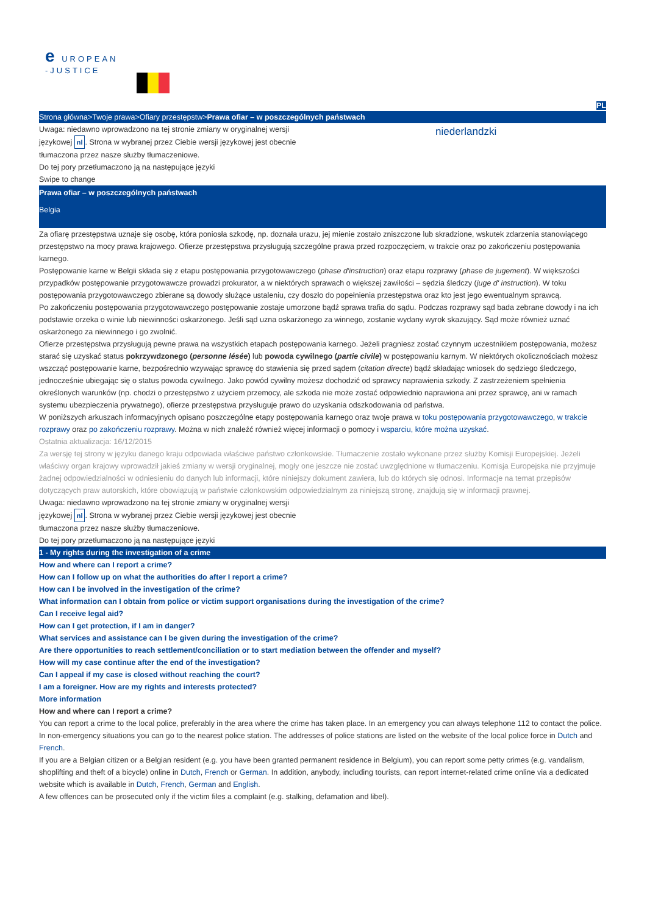e UROPEAN
-JUSTICE
PL
Strona główna>Twoje prawa>Ofiary przestępstw>Prawa ofiar – w poszczególnych państwach
Uwaga: niedawno wprowadzono na tej stronie zmiany w oryginalnej wersji
językowej nl. Strona w wybranej przez Ciebie wersji językowej jest obecnie
tłumaczona przez nasze służby tłumaczeniowe.
Do tej pory przetłumaczono ją na następujące języki
Swipe to change
niederlandzki
Prawa ofiar – w poszczególnych państwach
Belgia
Za ofiarę przestępstwa uznaje się osobę, która poniosła szkodę, np. doznała urazu, jej mienie zostało zniszczone lub skradzione, wskutek zdarzenia stanowiącego przestępstwo na mocy prawa krajowego. Ofierze przestępstwa przysługują szczególne prawa przed rozpoczęciem, w trakcie oraz po zakończeniu postępowania karnego.
Postępowanie karne w Belgii składa się z etapu postępowania przygotowawczego (phase d'instruction) oraz etapu rozprawy (phase de jugement). W większości przypadków postępowanie przygotowawcze prowadzi prokurator, a w niektórych sprawach o większej zawiłości – sędzia śledczy (juge d' instruction). W toku postępowania przygotowawczego zbierane są dowody służące ustaleniu, czy doszło do popełnienia przestępstwa oraz kto jest jego ewentualnym sprawcą.
Po zakończeniu postępowania przygotowawczego postępowanie zostaje umorzone bądź sprawa trafia do sądu. Podczas rozprawy sąd bada zebrane dowody i na ich podstawie orzeka o winie lub niewinności oskarżonego. Jeśli sąd uzna oskarżonego za winnego, zostanie wydany wyrok skazujący. Sąd może również uznać oskarżonego za niewinnego i go zwolnić.
Ofierze przestępstwa przysługują pewne prawa na wszystkich etapach postępowania karnego. Jeżeli pragniesz zostać czynnym uczestnikiem postępowania, możesz starać się uzyskać status pokrzywdzonego (personne lésée) lub powoda cywilnego (partie civile) w postępowaniu karnym. W niektórych okolicznościach możesz wszcząć postępowanie karne, bezpośrednio wzywając sprawcę do stawienia się przed sądem (citation directe) bądź składając wniosek do sędziego śledczego, jednocześnie ubiegając się o status powoda cywilnego. Jako powód cywilny możesz dochodzić od sprawcy naprawienia szkody. Z zastrzeżeniem spełnienia określonych warunków (np. chodzi o przestępstwo z użyciem przemocy, ale szkoda nie może zostać odpowiednio naprawiona ani przez sprawcę, ani w ramach systemu ubezpieczenia prywatnego), ofierze przestępstwa przysługuje prawo do uzyskania odszkodowania od państwa.
W poniższych arkuszach informacyjnych opisano poszczególne etapy postępowania karnego oraz twoje prawa w toku postępowania przygotowawczego, w trakcie rozprawy oraz po zakończeniu rozprawy. Można w nich znaleźć również więcej informacji o pomocy i wsparciu, które można uzyskać.
Ostatnia aktualizacja: 16/12/2015
Za wersję tej strony w języku danego kraju odpowiada właściwe państwo członkowskie. Tłumaczenie zostało wykonane przez służby Komisji Europejskiej. Jeżeli właściwy organ krajowy wprowadził jakieś zmiany w wersji oryginalnej, mogły one jeszcze nie zostać uwzględnione w tłumaczeniu. Komisja Europejska nie przyjmuje żadnej odpowiedzialności w odniesieniu do danych lub informacji, które niniejszy dokument zawiera, lub do których się odnosi. Informacje na temat przepisów dotyczących praw autorskich, które obowiązują w państwie członkowskim odpowiedzialnym za niniejszą stronę, znajdują się w informacji prawnej.
Uwaga: niedawno wprowadzono na tej stronie zmiany w oryginalnej wersji
językowej nl. Strona w wybranej przez Ciebie wersji językowej jest obecnie
tłumaczona przez nasze służby tłumaczeniowe.
Do tej pory przetłumaczono ją na następujące języki
1 - My rights during the investigation of a crime
How and where can I report a crime?
How can I follow up on what the authorities do after I report a crime?
How can I be involved in the investigation of the crime?
What information can I obtain from police or victim support organisations during the investigation of the crime?
Can I receive legal aid?
How can I get protection, if I am in danger?
What services and assistance can I be given during the investigation of the crime?
Are there opportunities to reach settlement/conciliation or to start mediation between the offender and myself?
How will my case continue after the end of the investigation?
Can I appeal if my case is closed without reaching the court?
I am a foreigner. How are my rights and interests protected?
More information
How and where can I report a crime?
You can report a crime to the local police, preferably in the area where the crime has taken place. In an emergency you can always telephone 112 to contact the police. In non-emergency situations you can go to the nearest police station. The addresses of police stations are listed on the website of the local police force in Dutch and French.
If you are a Belgian citizen or a Belgian resident (e.g. you have been granted permanent residence in Belgium), you can report some petty crimes (e.g. vandalism, shoplifting and theft of a bicycle) online in Dutch, French or German. In addition, anybody, including tourists, can report internet-related crime online via a dedicated website which is available in Dutch, French, German and English.
A few offences can be prosecuted only if the victim files a complaint (e.g. stalking, defamation and libel).